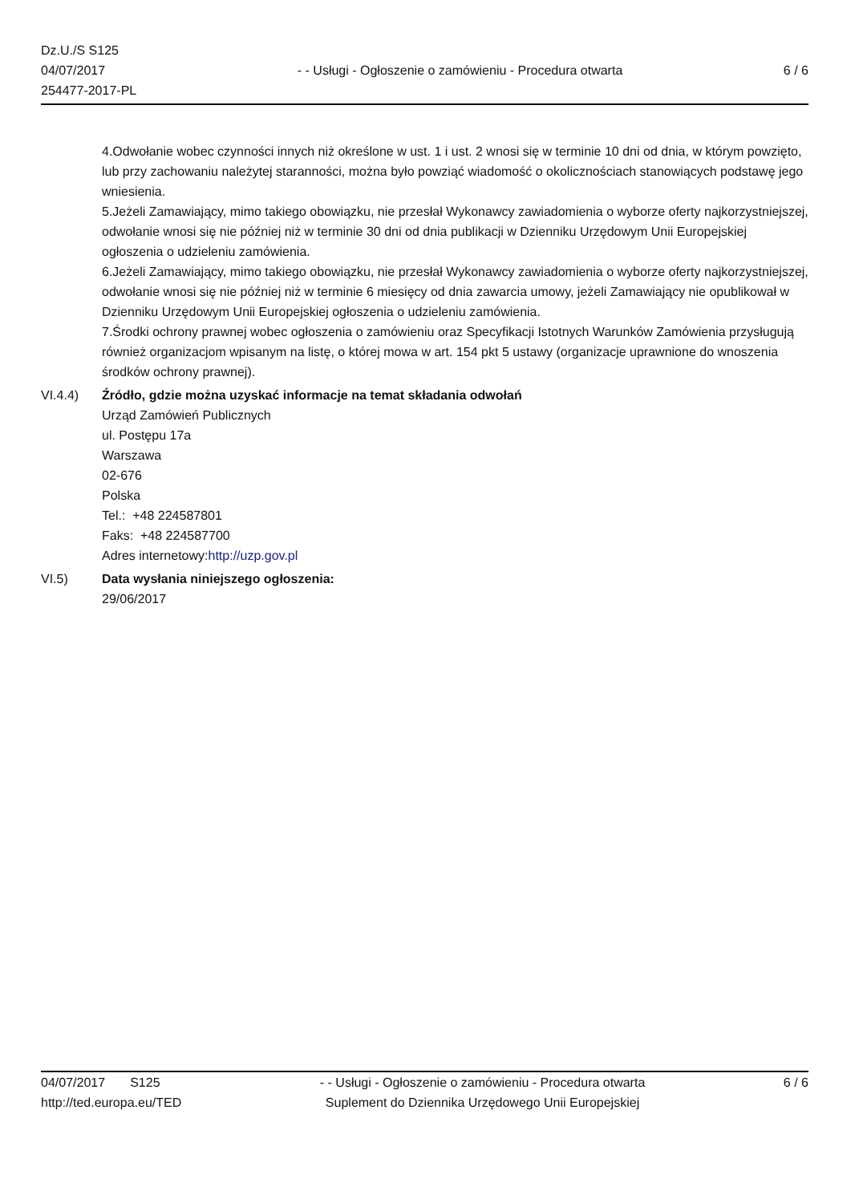Dz.U./S S125
04/07/2017
254477-2017-PL
- - Usługi - Ogłoszenie o zamówieniu - Procedura otwarta
6 / 6
4.Odwołanie wobec czynności innych niż określone w ust. 1 i ust. 2 wnosi się w terminie 10 dni od dnia, w którym powzięto, lub przy zachowaniu należytej staranności, można było powziąć wiadomość o okolicznościach stanowiących podstawę jego wniesienia.
5.Jeżeli Zamawiający, mimo takiego obowiązku, nie przesłał Wykonawcy zawiadomienia o wyborze oferty najkorzystniejszej, odwołanie wnosi się nie później niż w terminie 30 dni od dnia publikacji w Dzienniku Urzędowym Unii Europejskiej ogłoszenia o udzieleniu zamówienia.
6.Jeżeli Zamawiający, mimo takiego obowiązku, nie przesłał Wykonawcy zawiadomienia o wyborze oferty najkorzystniejszej, odwołanie wnosi się nie później niż w terminie 6 miesięcy od dnia zawarcia umowy, jeżeli Zamawiający nie opublikował w Dzienniku Urzędowym Unii Europejskiej ogłoszenia o udzieleniu zamówienia.
7.Środki ochrony prawnej wobec ogłoszenia o zamówieniu oraz Specyfikacji Istotnych Warunków Zamówienia przysługują również organizacjom wpisanym na listę, o której mowa w art. 154 pkt 5 ustawy (organizacje uprawnione do wnoszenia środków ochrony prawnej).
VI.4.4) Źródło, gdzie można uzyskać informacje na temat składania odwołań
Urząd Zamówień Publicznych
ul. Postępu 17a
Warszawa
02-676
Polska
Tel.: +48 224587801
Faks: +48 224587700
Adres internetowy:http://uzp.gov.pl
VI.5) Data wysłania niniejszego ogłoszenia:
29/06/2017
04/07/2017 S125
http://ted.europa.eu/TED
- - Usługi - Ogłoszenie o zamówieniu - Procedura otwarta
Suplement do Dziennika Urzędowego Unii Europejskiej
6 / 6